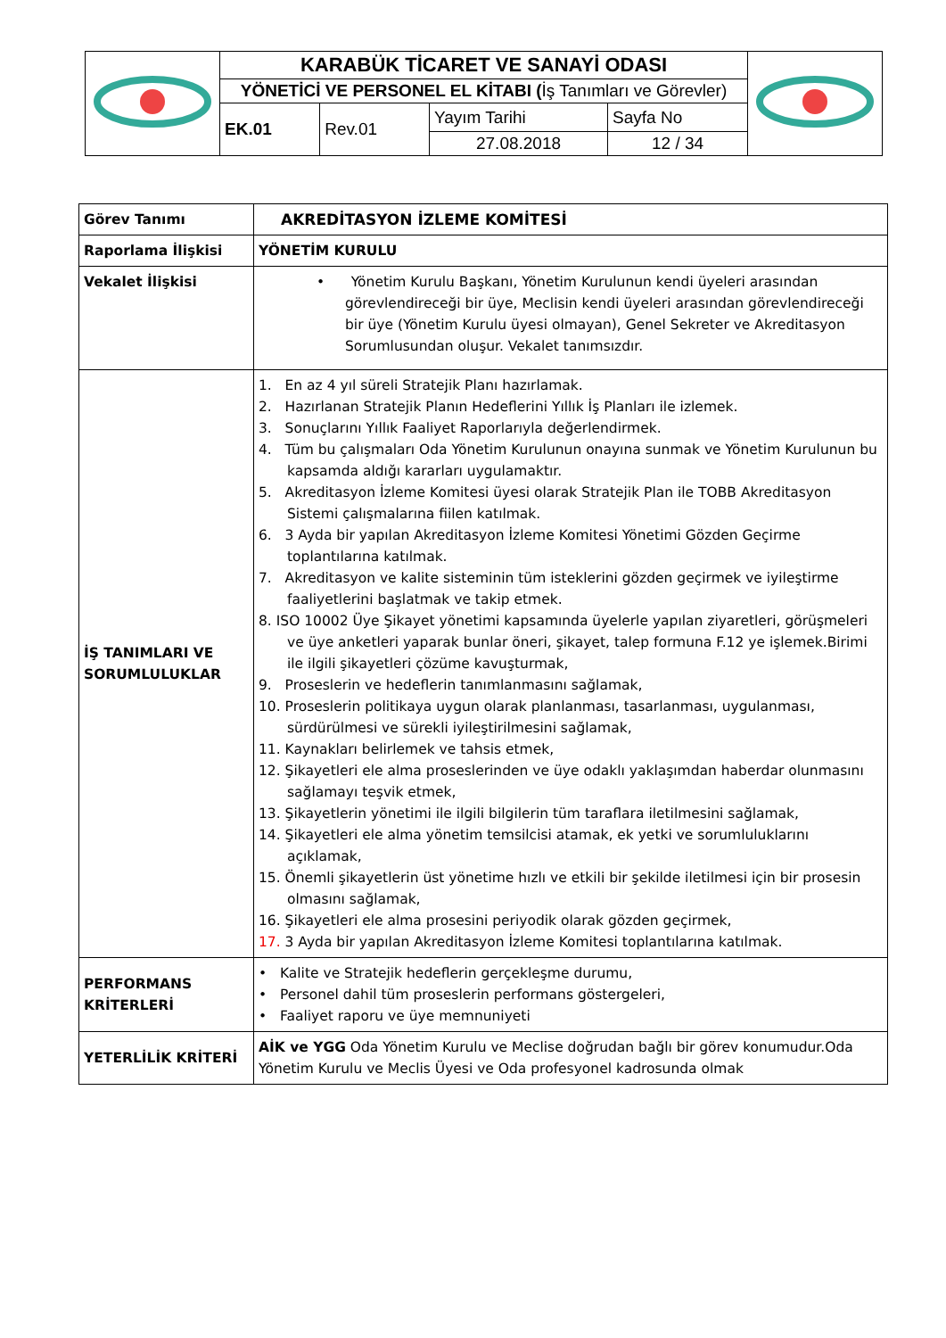| | KARABÜK TİCARET VE SANAYİ ODASI | | | | |
| | YÖNETİCİ VE PERSONEL EL KİTABI ( İş Tanımları ve Görevler) | | | | |
| | EK.01 | Rev.01 | Yayım Tarihi | Sayfa No | |
| | | | 27.08.2018 | 12 / 34 | |
| Görev Tanımı | AKREDİTASYON İZLEME KOMİTESİ |
| Raporlama İlişkisi | YÖNETİM KURULU |
| Vekalet İlişkisi | • Yönetim Kurulu Başkanı, Yönetim Kurulunun kendi üyeleri arasından görevlendireceği bir üye, Meclisin kendi üyeleri arasından görevlendireceği bir üye (Yönetim Kurulu üyesi olmayan), Genel Sekreter ve Akreditasyon Sorumlusundan oluşur. Vekalet tanımsızdır. |
| İŞ TANIMLARI VE SORUMLULUKLAR | 1. En az 4 yıl süreli Stratejik Planı hazırlamak. 2. Hazırlanan Stratejik Planın Hedeflerini Yıllık İş Planları ile izlemek. 3. Sonuçlarını Yıllık Faaliyet Raporlarıyla değerlendirmek. 4. Tüm bu çalışmaları Oda Yönetim Kurulunun onayına sunmak ve Yönetim Kurulunun bu kapsamda aldığı kararları uygulamaktır. 5. Akreditasyon İzleme Komitesi üyesi olarak Stratejik Plan ile TOBB Akreditasyon Sistemi çalışmalarına fiilen katılmak. 6. 3 Ayda bir yapılan Akreditasyon İzleme Komitesi Yönetimi Gözden Geçirme toplantılarına katılmak. 7. Akreditasyon ve kalite sisteminin tüm isteklerini gözden geçirmek ve iyileştirme faaliyetlerini başlatmak ve takip etmek. 8. ISO 10002 Üye Şikayet yönetimi kapsamında üyelerle yapılan ziyaretleri, görüşmeleri ve üye anketleri yaparak bunlar öneri, şikayet, talep formuna F.12 ye işlemek.Birimi ile ilgili şikayetleri çözüme kavuşturmak, 9. Proseslerin ve hedeflerin tanımlanmasını sağlamak, 10. Proseslerin politikaya uygun olarak planlanması, tasarlanması, uygulanması, sürdürülmesi ve sürekli iyileştirilmesini sağlamak, 11. Kaynakları belirlemek ve tahsis etmek, 12. Şikayetleri ele alma proseslerinden ve üye odaklı yaklaşımdan haberdar olunmasını sağlamayı teşvik etmek, 13. Şikayetlerin yönetimi ile ilgili bilgilerin tüm taraflara iletilmesini sağlamak, 14. Şikayetleri ele alma yönetim temsilcisi atamak, ek yetki ve sorumluluklarını açıklamak, 15. Önemli şikayetlerin üst yönetime hızlı ve etkili bir şekilde iletilmesi için bir prosesin olmasını sağlamak, 16. Şikayetleri ele alma prosesini periyodik olarak gözden geçirmek, 17. 3 Ayda bir yapılan Akreditasyon İzleme Komitesi toplantılarına katılmak. |
| PERFORMANS KRİTERLERİ | • Kalite ve Stratejik hedeflerin gerçekleşme durumu, • Personel dahil tüm proseslerin performans göstergeleri, • Faaliyet raporu ve üye memnuniyeti |
| YETERLİLİK KRİTERİ | AİK ve YGG Oda Yönetim Kurulu ve Meclise doğrudan bağlı bir görev konumudur.Oda Yönetim Kurulu ve Meclis Üyesi ve Oda profesyonel kadrosunda olmak |